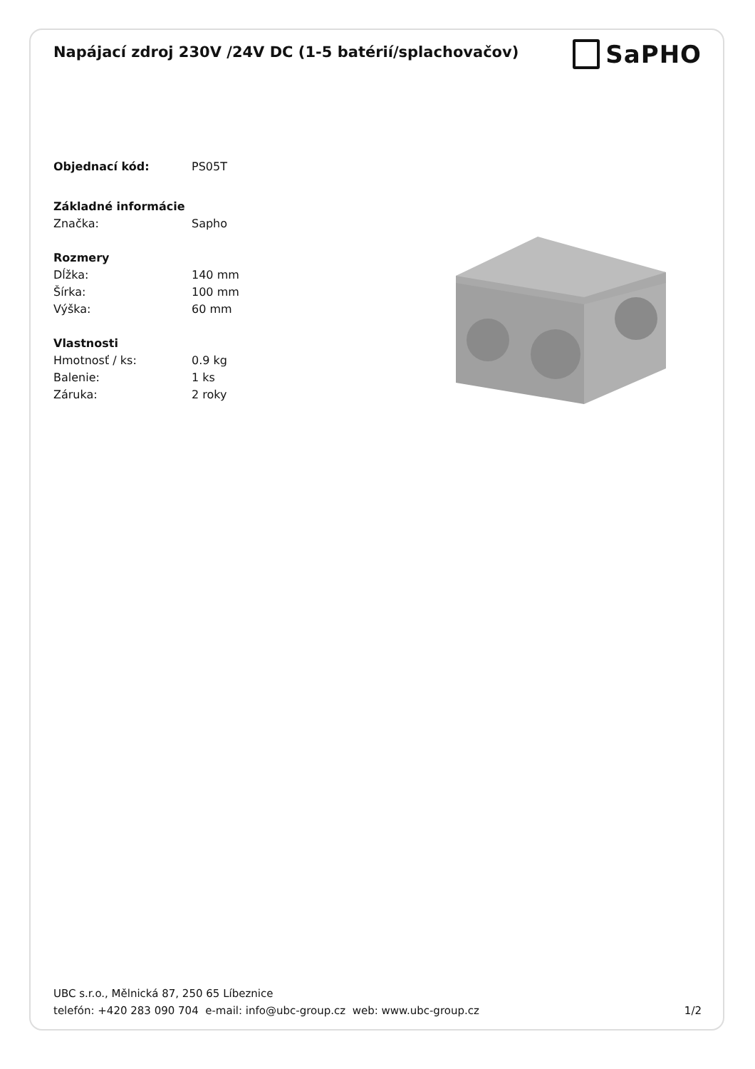Napájací zdroj 230V /24V DC (1-5 batérií/splachovačov)
SaPHO
Objednací kód: PS05T
Základné informácie
Značka: Sapho
Rozmery
Dĺžka: 140 mm
Šírka: 100 mm
Výška: 60 mm
Vlastnosti
Hmotnosť / ks: 0.9 kg
Balenie: 1 ks
Záruka: 2 roky
UBC s.r.o., Mělnická 87, 250 65 Líbeznice
telefón: +420 283 090 704 e-mail: info@ubc-group.cz web: www.ubc-group.cz 1/2